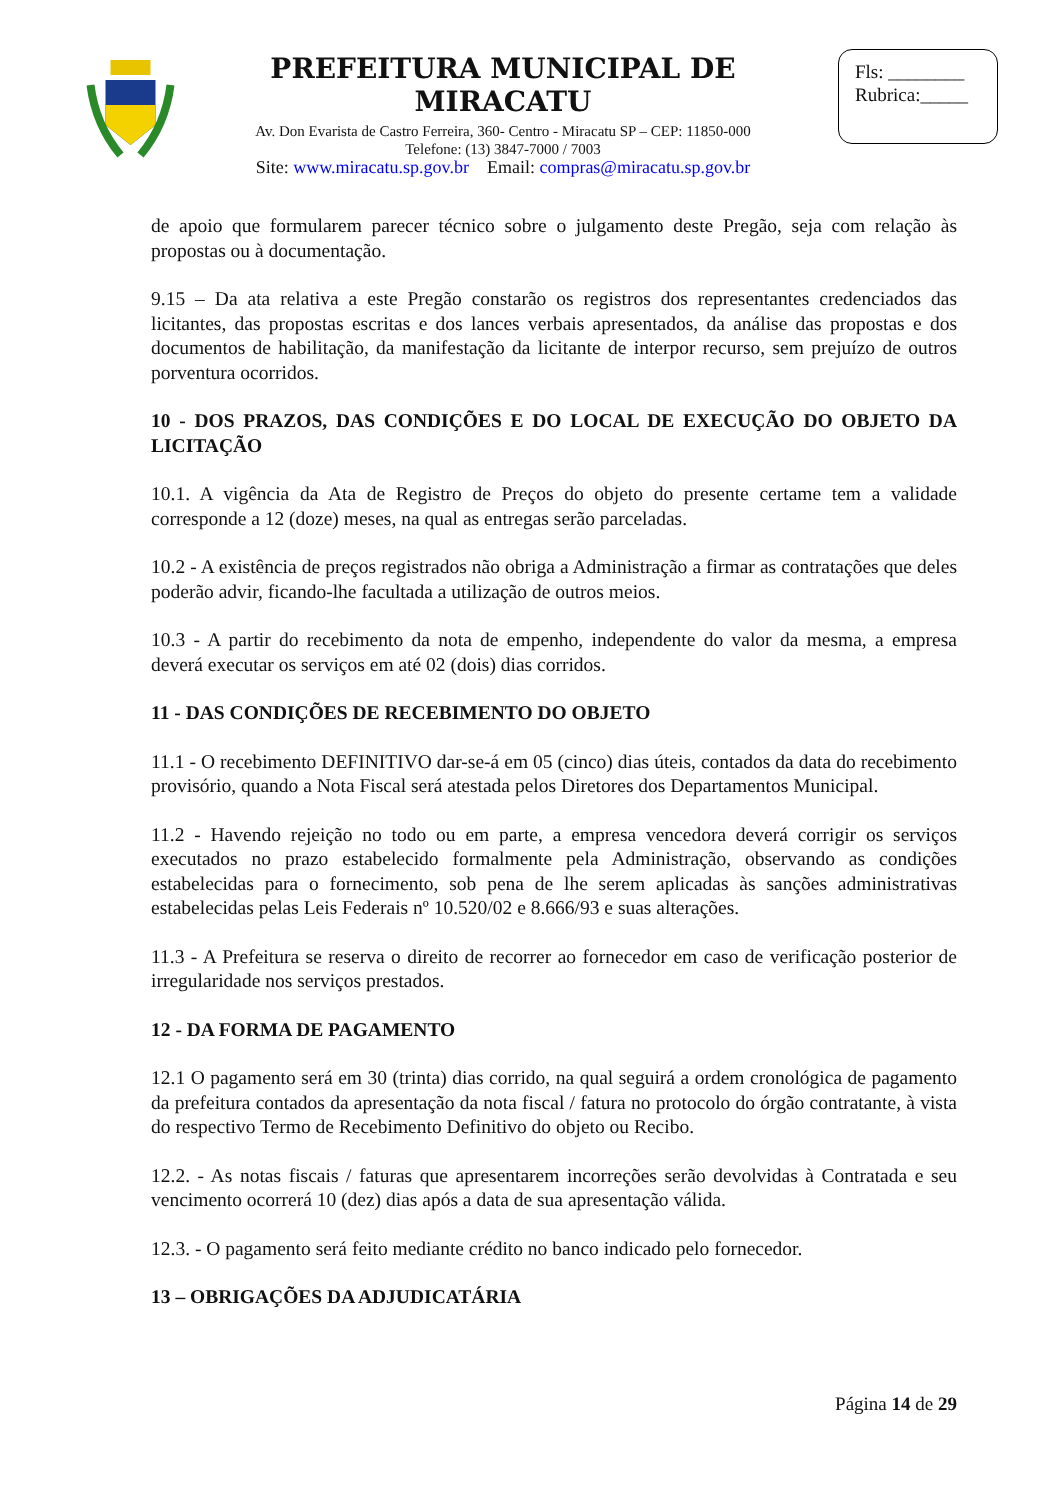PREFEITURA MUNICIPAL DE MIRACATU
Av. Don Evarista de Castro Ferreira, 360- Centro - Miracatu SP – CEP: 11850-000
Telefone: (13) 3847-7000 / 7003
Site: www.miracatu.sp.gov.br Email: compras@miracatu.sp.gov.br
Fls: ________
Rubrica:_____
de apoio que formularem parecer técnico sobre o julgamento deste Pregão, seja com relação às propostas ou à documentação.
9.15 – Da ata relativa a este Pregão constarão os registros dos representantes credenciados das licitantes, das propostas escritas e dos lances verbais apresentados, da análise das propostas e dos documentos de habilitação, da manifestação da licitante de interpor recurso, sem prejuízo de outros porventura ocorridos.
10 - DOS PRAZOS, DAS CONDIÇÕES E DO LOCAL DE EXECUÇÃO DO OBJETO DA LICITAÇÃO
10.1. A vigência da Ata de Registro de Preços do objeto do presente certame tem a validade corresponde a 12 (doze) meses, na qual as entregas serão parceladas.
10.2 - A existência de preços registrados não obriga a Administração a firmar as contratações que deles poderão advir, ficando-lhe facultada a utilização de outros meios.
10.3 - A partir do recebimento da nota de empenho, independente do valor da mesma, a empresa deverá executar os serviços em até 02 (dois) dias corridos.
11 - DAS CONDIÇÕES DE RECEBIMENTO DO OBJETO
11.1 - O recebimento DEFINITIVO dar-se-á em 05 (cinco) dias úteis, contados da data do recebimento provisório, quando a Nota Fiscal será atestada pelos Diretores dos Departamentos Municipal.
11.2 - Havendo rejeição no todo ou em parte, a empresa vencedora deverá corrigir os serviços executados no prazo estabelecido formalmente pela Administração, observando as condições estabelecidas para o fornecimento, sob pena de lhe serem aplicadas às sanções administrativas estabelecidas pelas Leis Federais nº 10.520/02 e 8.666/93 e suas alterações.
11.3 - A Prefeitura se reserva o direito de recorrer ao fornecedor em caso de verificação posterior de irregularidade nos serviços prestados.
12 - DA FORMA DE PAGAMENTO
12.1 O pagamento será em 30 (trinta) dias corrido, na qual seguirá a ordem cronológica de pagamento da prefeitura contados da apresentação da nota fiscal / fatura no protocolo do órgão contratante, à vista do respectivo Termo de Recebimento Definitivo do objeto ou Recibo.
12.2. - As notas fiscais / faturas que apresentarem incorreções serão devolvidas à Contratada e seu vencimento ocorrerá 10 (dez) dias após a data de sua apresentação válida.
12.3. - O pagamento será feito mediante crédito no banco indicado pelo fornecedor.
13 – OBRIGAÇÕES DA ADJUDICATÁRIA
Página 14 de 29